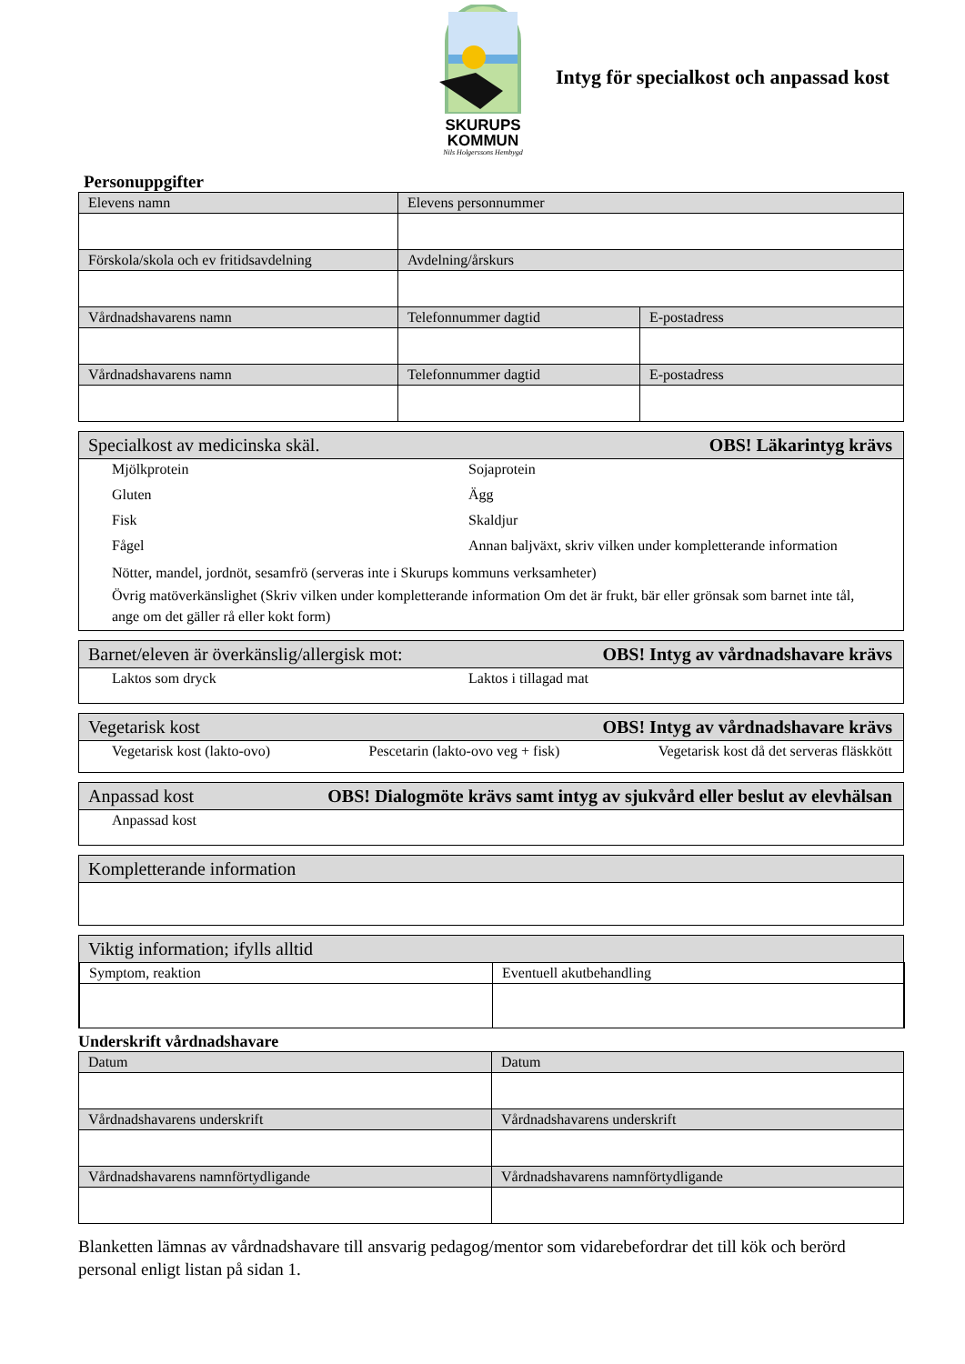SKURUPS
KOMMUN
Nils Holgerssons Hembygd
Intyg för specialkost och anpassad kost
Personuppgifter
| Elevens namn | Elevens personnummer | |
| Förskola/skola och ev fritidsavdelning | Avdelning/årskurs | |
| Vårdnadshavarens namn | Telefonnummer dagtid | E-postadress |
| Vårdnadshavarens namn | Telefonnummer dagtid | E-postadress |
Specialkost av medicinska skäl. OBS! Läkarintyg krävs
Mjölkprotein Sojaprotein Gluten Ägg Fisk Skaldjur Fågel Annan baljväxt, skriv vilken under kompletterande information
Nötter, mandel, jordnöt, sesamfrö (serveras inte i Skurups kommuns verksamheter)
Övrig matöverkänslighet (Skriv vilken under kompletterande information Om det är frukt, bär eller grönsak som barnet inte tål, ange om det gäller rå eller kokt form)
Barnet/eleven är överkänslig/allergisk mot: OBS! Intyg av vårdnadshavare krävs
Laktos som dryck Laktos i tillagad mat
Vegetarisk kost OBS! Intyg av vårdnadshavare krävs
Vegetarisk kost (lakto-ovo) Pescetarin (lakto-ovo veg + fisk) Vegetarisk kost då det serveras fläskkött
Anpassad kost OBS! Dialogmöte krävs samt intyg av sjukvård eller beslut av elevhälsan
Anpassad kost
Kompletterande information
Viktig information; ifylls alltid
| Symptom, reaktion | Eventuell akutbehandling |
Underskrift vårdnadshavare
| Datum | Datum |
| Vårdnadshavarens underskrift | Vårdnadshavarens underskrift |
| Vårdnadshavarens namnförtydligande | Vårdnadshavarens namnförtydligande |
Blanketten lämnas av vårdnadshavare till ansvarig pedagog/mentor som vidarebefordrar det till kök och berörd personal enligt listan på sidan 1.